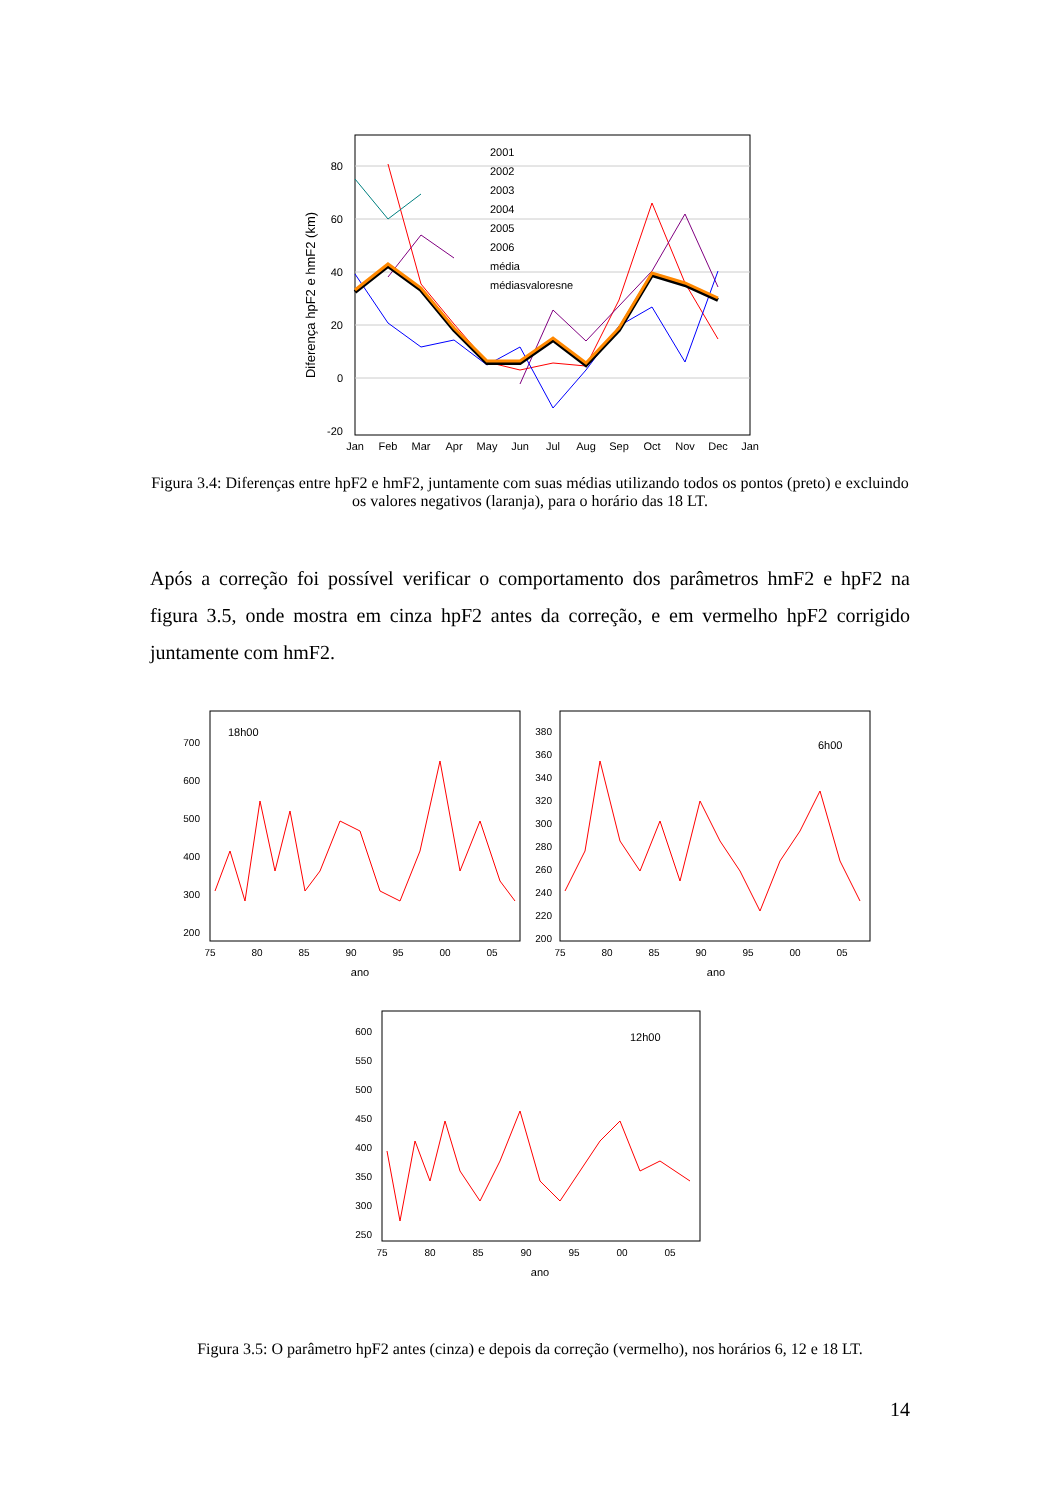80
60
40
20
0
-20
Diferença hpF2 e hmF2 (km)
Jan
Feb
Mar
Apr
May
Jun
Jul
Aug
Sep
Oct
Nov
Dec
Jan
2001
2002
2003
2004
2005
2006
média
médiasvaloresne
Figura 3.4: Diferenças entre hpF2 e hmF2, juntamente com suas médias utilizando todos os pontos (preto) e excluindo os valores negativos (laranja), para o horário das 18 LT.
Após a correção foi possível verificar o comportamento dos parâmetros hmF2 e hpF2 na figura 3.5, onde mostra em cinza hpF2 antes da correção, e em vermelho hpF2 corrigido juntamente com hmF2.
700
600
500
400
300
200
380
360
340
320
300
280
260
240
220
200
600
550
500
450
400
350
300
250
18h00
6h00
12h00
75
80
85
90
95
00
05
75
80
85
90
95
00
05
75
80
85
90
95
00
05
ano
ano
ano
Figura 3.5: O parâmetro hpF2 antes (cinza) e depois da correção (vermelho), nos horários 6, 12 e 18 LT.
14